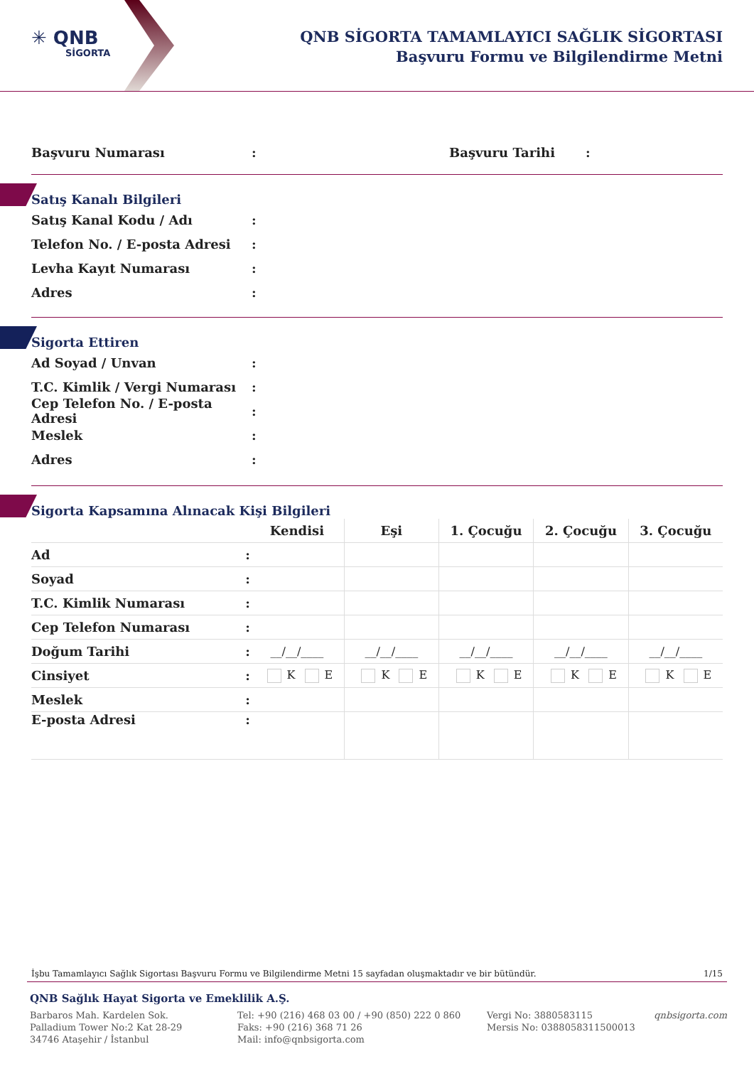✳ QNB
SİGORTA
QNB SİGORTA TAMAMLAYICI SAĞLIK SİGORTASI
Başvuru Formu ve Bilgilendirme Metni
Başvuru Numarası: Başvuru Tarihi:
Satış Kanalı Bilgileri
Satış Kanal Kodu / Adı:
Telefon No. / E-posta Adresi:
Levha Kayıt Numarası:
Adres:
Sigorta Ettiren
Ad Soyad / Unvan:
T.C. Kimlik / Vergi Numarası:
Cep Telefon No. / E-posta Adresi:
Meslek:
Adres:
Sigorta Kapsamına Alınacak Kişi Bilgileri
| | Kendisi | Eşi | 1. Çocuğu | 2. Çocuğu | 3. Çocuğu |
| --- | --- | --- | --- | --- | --- |
| Ad : | | | | | |
| Soyad : | | | | | |
| T.C. Kimlik Numarası : | | | | | |
| Cep Telefon Numarası : | | | | | |
| Doğum Tarihi : | __/__/____ | __/__/____ | __/__/____ | __/__/____ | __/__/____ |
| Cinsiyet : | K E | K E | K E | K E | K E |
| Meslek : | | | | | |
| E-posta Adresi : | | | | | |
İşbu Tamamlayıcı Sağlık Sigortası Başvuru Formu ve Bilgilendirme Metni 15 sayfadan oluşmaktadır ve bir bütündür. 1/15
QNB Sağlık Hayat Sigorta ve Emeklilik A.Ş.
Barbaros Mah. Kardelen Sok.
Palladium Tower No:2 Kat 28-29
34746 Ataşehir / İstanbul
Tel: +90 (216) 468 03 00 / +90 (850) 222 0 860
Faks: +90 (216) 368 71 26
Mail: info@qnbsigorta.com
Vergi No: 3880583115
Mersis No: 0388058311500013
qnbsigorta.com